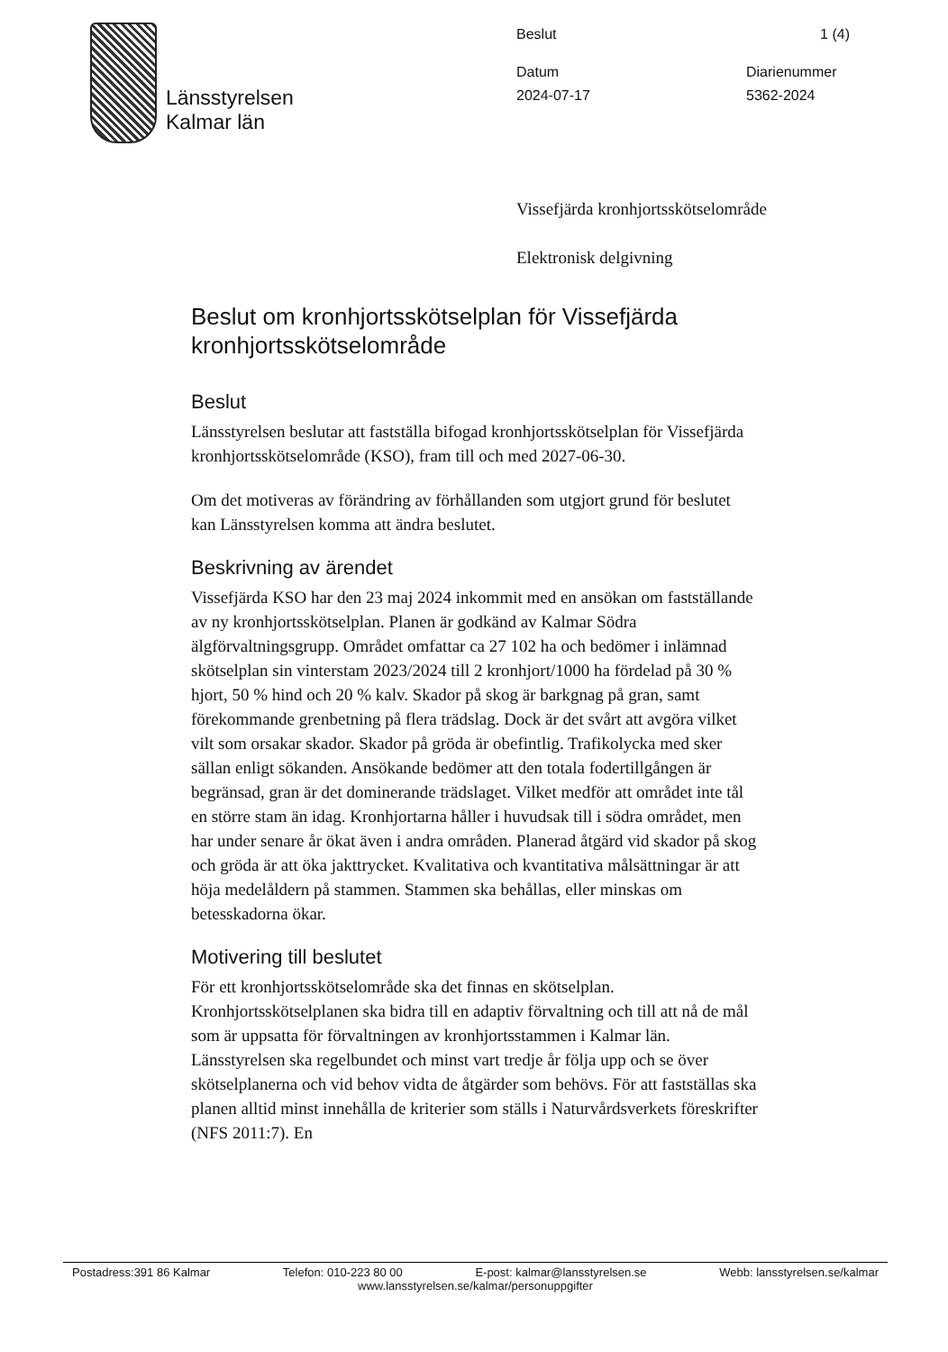Länsstyrelsen
Kalmar län
Beslut 1 (4)
Datum
2024-07-17 Diarienummer
5362-2024
Vissefjärda kronhjortsskötselområde
Elektronisk delgivning
Beslut om kronhjortsskötselplan för Vissefjärda kronhjortsskötselområde
Beslut
Länsstyrelsen beslutar att fastställa bifogad kronhjortsskötselplan för Vissefjärda kronhjortsskötselområde (KSO), fram till och med 2027-06-30.
Om det motiveras av förändring av förhållanden som utgjort grund för beslutet kan Länsstyrelsen komma att ändra beslutet.
Beskrivning av ärendet
Vissefjärda KSO har den 23 maj 2024 inkommit med en ansökan om fastställande av ny kronhjortsskötselplan. Planen är godkänd av Kalmar Södra älgförvaltningsgrupp. Området omfattar ca 27 102 ha och bedömer i inlämnad skötselplan sin vinterstam 2023/2024 till 2 kronhjort/1000 ha fördelad på 30 % hjort, 50 % hind och 20 % kalv. Skador på skog är barkgnag på gran, samt förekommande grenbetning på flera trädslag. Dock är det svårt att avgöra vilket vilt som orsakar skador. Skador på gröda är obefintlig. Trafikolycka med sker sällan enligt sökanden. Ansökande bedömer att den totala fodertillgången är begränsad, gran är det dominerande trädslaget. Vilket medför att området inte tål en större stam än idag. Kronhjortarna håller i huvudsak till i södra området, men har under senare år ökat även i andra områden. Planerad åtgärd vid skador på skog och gröda är att öka jakttrycket. Kvalitativa och kvantitativa målsättningar är att höja medelåldern på stammen. Stammen ska behållas, eller minskas om betesskadorna ökar.
Motivering till beslutet
För ett kronhjortsskötselområde ska det finnas en skötselplan. Kronhjortsskötselplanen ska bidra till en adaptiv förvaltning och till att nå de mål som är uppsatta för förvaltningen av kronhjortsstammen i Kalmar län. Länsstyrelsen ska regelbundet och minst vart tredje år följa upp och se över skötselplanerna och vid behov vidta de åtgärder som behövs. För att fastställas ska planen alltid minst innehålla de kriterier som ställs i Naturvårdsverkets föreskrifter (NFS 2011:7). En
Postadress:391 86 Kalmar Telefon: 010-223 80 00 E-post: kalmar@lansstyrelsen.se Webb: lansstyrelsen.se/kalmar
www.lansstyrelsen.se/kalmar/personuppgifter